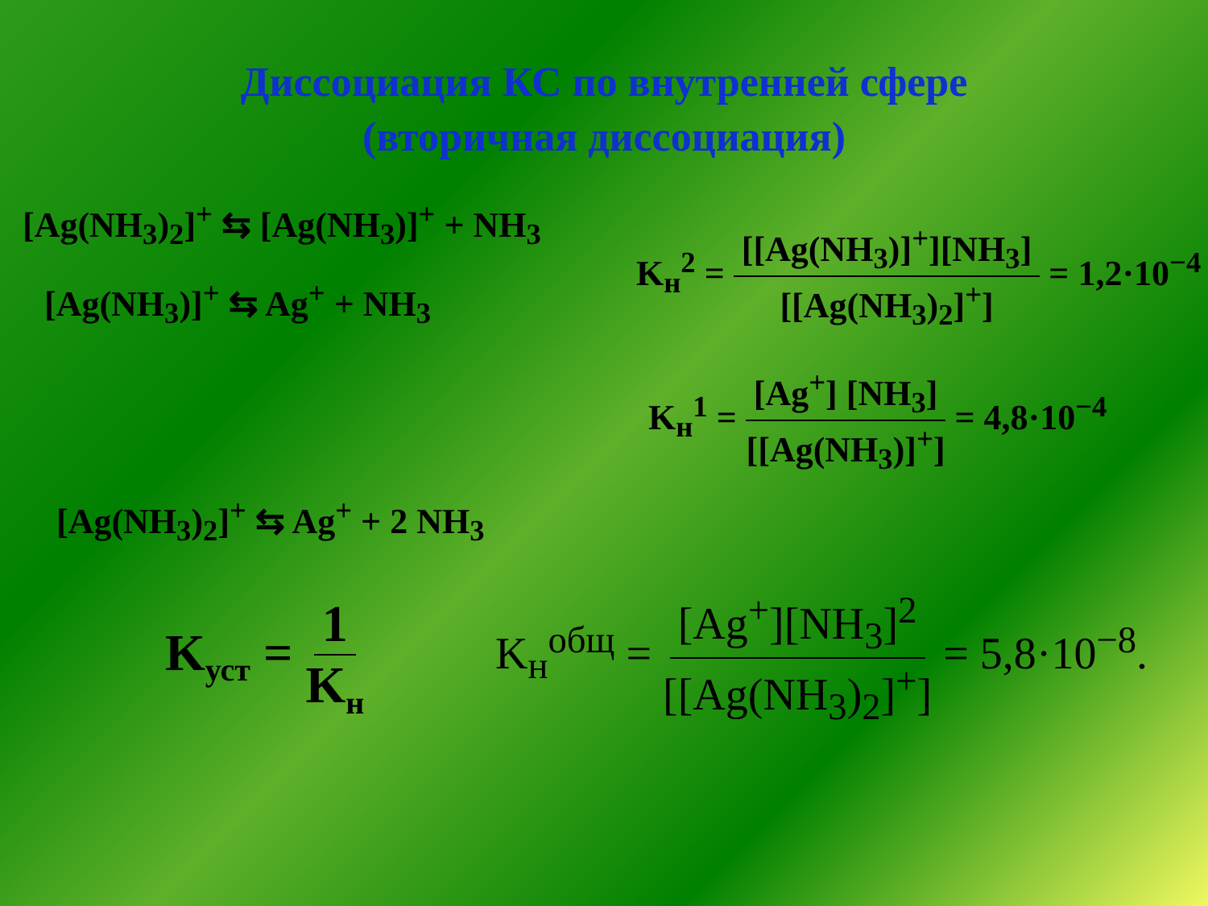Диссоциация КС по внутренней сфере
(вторичная диссоциация)
[Ag(NH<sub>3</sub>)<sub>2</sub>]<sup>+</sup> ⇆ [Ag(NH<sub>3</sub>)]<sup>+</sup> + NH<sub>3</sub>
[Ag(NH<sub>3</sub>)]<sup>+</sup> ⇆ Ag<sup>+</sup> + NH<sub>3</sub>
K<sub>н</sub><sup>2</sup> = [[Ag(NH<sub>3</sub>)]<sup>+</sup>][NH<sub>3</sub>] [[Ag(NH<sub>3</sub>)<sub>2</sub>]<sup>+</sup>] = 1,2·10<sup>−4</sup>
K<sub>н</sub><sup>1</sup> = [Ag<sup>+</sup>] [NH<sub>3</sub>] [[Ag(NH<sub>3</sub>)]<sup>+</sup>] = 4,8·10<sup>−4</sup>
[Ag(NH<sub>3</sub>)<sub>2</sub>]<sup>+</sup> ⇆ Ag<sup>+</sup> + 2 NH<sub>3</sub>
K<sub>уст</sub> = 1 K<sub>н</sub>
K<sub>н</sub><sup>общ</sup> = [Ag<sup>+</sup>][NH<sub>3</sub>]<sup>2</sup> [[Ag(NH<sub>3</sub>)<sub>2</sub>]<sup>+</sup>] = 5,8·10<sup>−8</sup>.